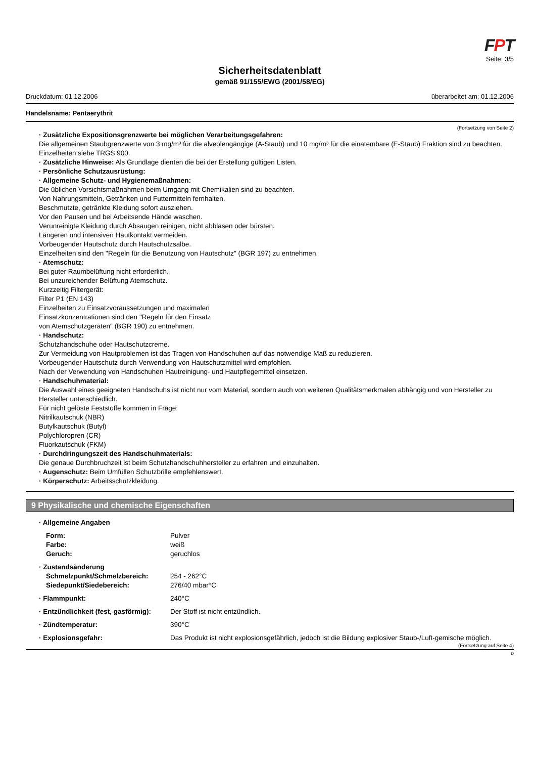FPT
Seite: 3/5
Sicherheitsdatenblatt
gemäß 91/155/EWG (2001/58/EG)
Druckdatum: 01.12.2006 überarbeitet am: 01.12.2006
Handelsname: Pentaerythrit
(Fortsetzung von Seite 2)
· Zusätzliche Expositionsgrenzwerte bei möglichen Verarbeitungsgefahren:
Die allgemeinen Staubgrenzwerte von 3 mg/m³ für die alveolengängige (A-Staub) und 10 mg/m³ für die einatembare (E-Staub) Fraktion sind zu beachten.
Einzelheiten siehe TRGS 900.
· Zusätzliche Hinweise: Als Grundlage dienten die bei der Erstellung gültigen Listen.
· Persönliche Schutzausrüstung:
· Allgemeine Schutz- und Hygienemaßnahmen:
Die üblichen Vorsichtsmaßnahmen beim Umgang mit Chemikalien sind zu beachten.
Von Nahrungsmitteln, Getränken und Futtermitteln fernhalten.
Beschmutzte, getränkte Kleidung sofort ausziehen.
Vor den Pausen und bei Arbeitsende Hände waschen.
Verunreinigte Kleidung durch Absaugen reinigen, nicht abblasen oder bürsten.
Längeren und intensiven Hautkontakt vermeiden.
Vorbeugender Hautschutz durch Hautschutzsalbe.
Einzelheiten sind den "Regeln für die Benutzung von Hautschutz" (BGR 197) zu entnehmen.
· Atemschutz:
Bei guter Raumbelüftung nicht erforderlich.
Bei unzureichender Belüftung Atemschutz.
Kurzzeitig Filtergerät:
Filter P1 (EN 143)
Einzelheiten zu Einsatzvoraussetzungen und maximalen
Einsatzkonzentrationen sind den "Regeln für den Einsatz
von Atemschutzgeräten" (BGR 190) zu entnehmen.
· Handschutz:
Schutzhandschuhe oder Hautschutzcreme.
Zur Vermeidung von Hautproblemen ist das Tragen von Handschuhen auf das notwendige Maß zu reduzieren.
Vorbeugender Hautschutz durch Verwendung von Hautschutzmittel wird empfohlen.
Nach der Verwendung von Handschuhen Hautreinigung- und Hautpflegemittel einsetzen.
· Handschuhmaterial:
Die Auswahl eines geeigneten Handschuhs ist nicht nur vom Material, sondern auch von weiteren Qualitätsmerkmalen abhängig und von Hersteller zu Hersteller unterschiedlich.
Für nicht gelöste Feststoffe kommen in Frage:
Nitrilkautschuk (NBR)
Butylkautschuk (Butyl)
Polychloropren (CR)
Fluorkautschuk (FKM)
· Durchdringungszeit des Handschuhmaterials:
Die genaue Durchbruchzeit ist beim Schutzhandschuhhersteller zu erfahren und einzuhalten.
· Augenschutz: Beim Umfüllen Schutzbrille empfehlenswert.
· Körperschutz: Arbeitsschutzkleidung.
9 Physikalische und chemische Eigenschaften
· Allgemeine Angaben
| Form: | Pulver |
| Farbe: | weiß |
| Geruch: | geruchlos |
· Zustandsänderung
| Schmelzpunkt/Schmelzbereich: | 254 - 262°C |
| Siedepunkt/Siedebereich: | 276/40 mbar°C |
| · Flammpunkt: | 240°C |
| · Entzündlichkeit (fest, gasförmig): | Der Stoff ist nicht entzündlich. |
| · Zündtemperatur: | 390°C |
| · Explosionsgefahr: | Das Produkt ist nicht explosionsgefährlich, jedoch ist die Bildung explosiver Staub-/Luft-gemische möglich. |
(Fortsetzung auf Seite 4)
D